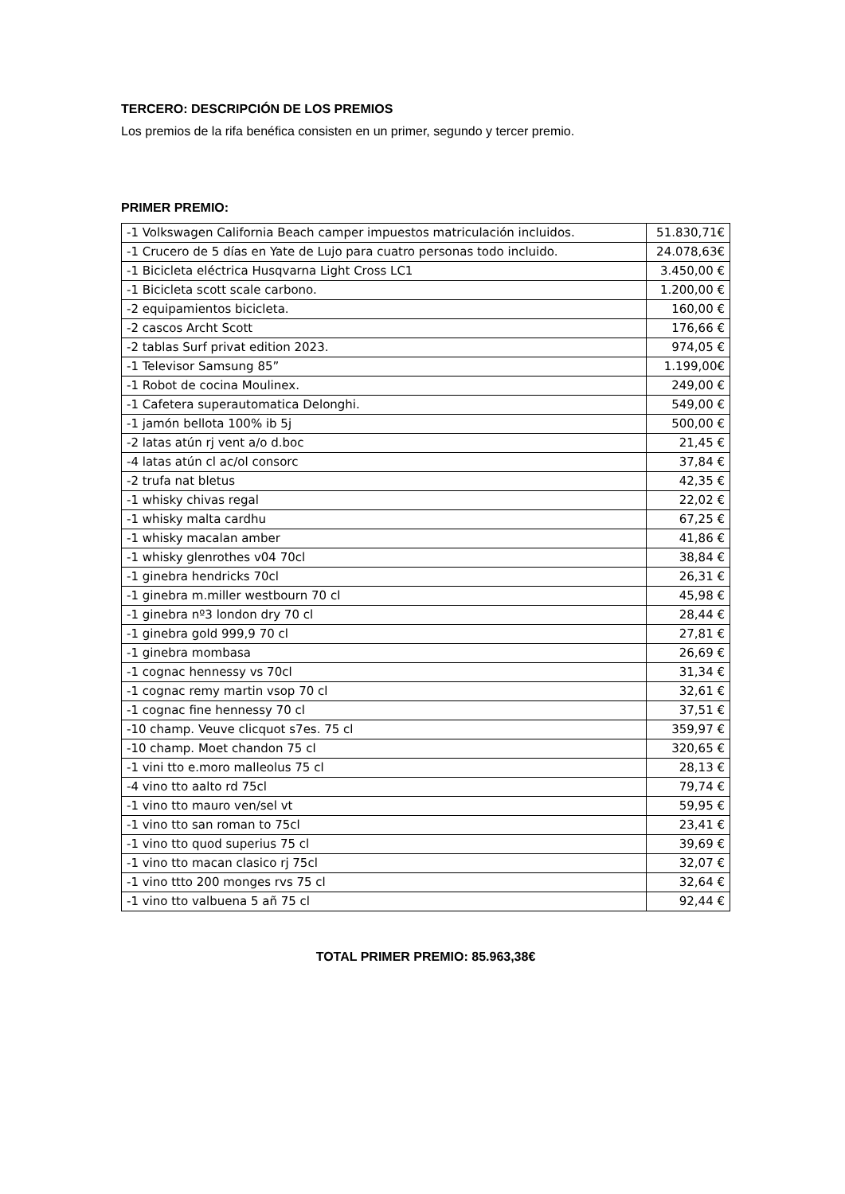TERCERO: DESCRIPCIÓN DE LOS PREMIOS
Los premios de la rifa benéfica consisten en un primer, segundo y tercer premio.
PRIMER PREMIO:
| -1 Volkswagen California Beach camper impuestos matriculación incluidos. | 51.830,71€ |
| -1 Crucero de 5 días en Yate de Lujo para cuatro personas todo incluido. | 24.078,63€ |
| -1 Bicicleta eléctrica Husqvarna Light Cross LC1 | 3.450,00 € |
| -1 Bicicleta scott scale carbono. | 1.200,00 € |
| -2 equipamientos bicicleta. | 160,00 € |
| -2 cascos Archt Scott | 176,66 € |
| -2 tablas Surf privat edition 2023. | 974,05 € |
| -1 Televisor Samsung 85” | 1.199,00€ |
| -1 Robot de cocina Moulinex. | 249,00 € |
| -1 Cafetera superautomatica Delonghi. | 549,00 € |
| -1 jamón bellota 100% ib 5j | 500,00 € |
| -2 latas atún rj vent a/o d.boc | 21,45 € |
| -4 latas atún cl ac/ol consorc | 37,84 € |
| -2 trufa nat bletus | 42,35 € |
| -1 whisky chivas regal | 22,02 € |
| -1 whisky malta cardhu | 67,25 € |
| -1 whisky macalan amber | 41,86 € |
| -1 whisky glenrothes v04 70cl | 38,84 € |
| -1 ginebra hendricks 70cl | 26,31 € |
| -1 ginebra m.miller westbourn 70 cl | 45,98 € |
| -1 ginebra nº3 london dry 70 cl | 28,44 € |
| -1 ginebra gold 999,9 70 cl | 27,81 € |
| -1 ginebra mombasa | 26,69 € |
| -1 cognac hennessy vs 70cl | 31,34 € |
| -1 cognac remy martin vsop 70 cl | 32,61 € |
| -1 cognac fine hennessy 70 cl | 37,51 € |
| -10 champ. Veuve clicquot s7es. 75 cl | 359,97 € |
| -10 champ. Moet chandon 75 cl | 320,65 € |
| -1 vini tto e.moro malleolus 75 cl | 28,13 € |
| -4 vino tto aalto rd 75cl | 79,74 € |
| -1 vino tto mauro ven/sel vt | 59,95 € |
| -1 vino tto san roman to 75cl | 23,41 € |
| -1 vino tto quod superius 75 cl | 39,69 € |
| -1 vino tto macan clasico rj 75cl | 32,07 € |
| -1 vino ttto 200 monges rvs 75 cl | 32,64 € |
| -1 vino tto valbuena 5 añ 75 cl | 92,44 € |
TOTAL PRIMER PREMIO: 85.963,38€